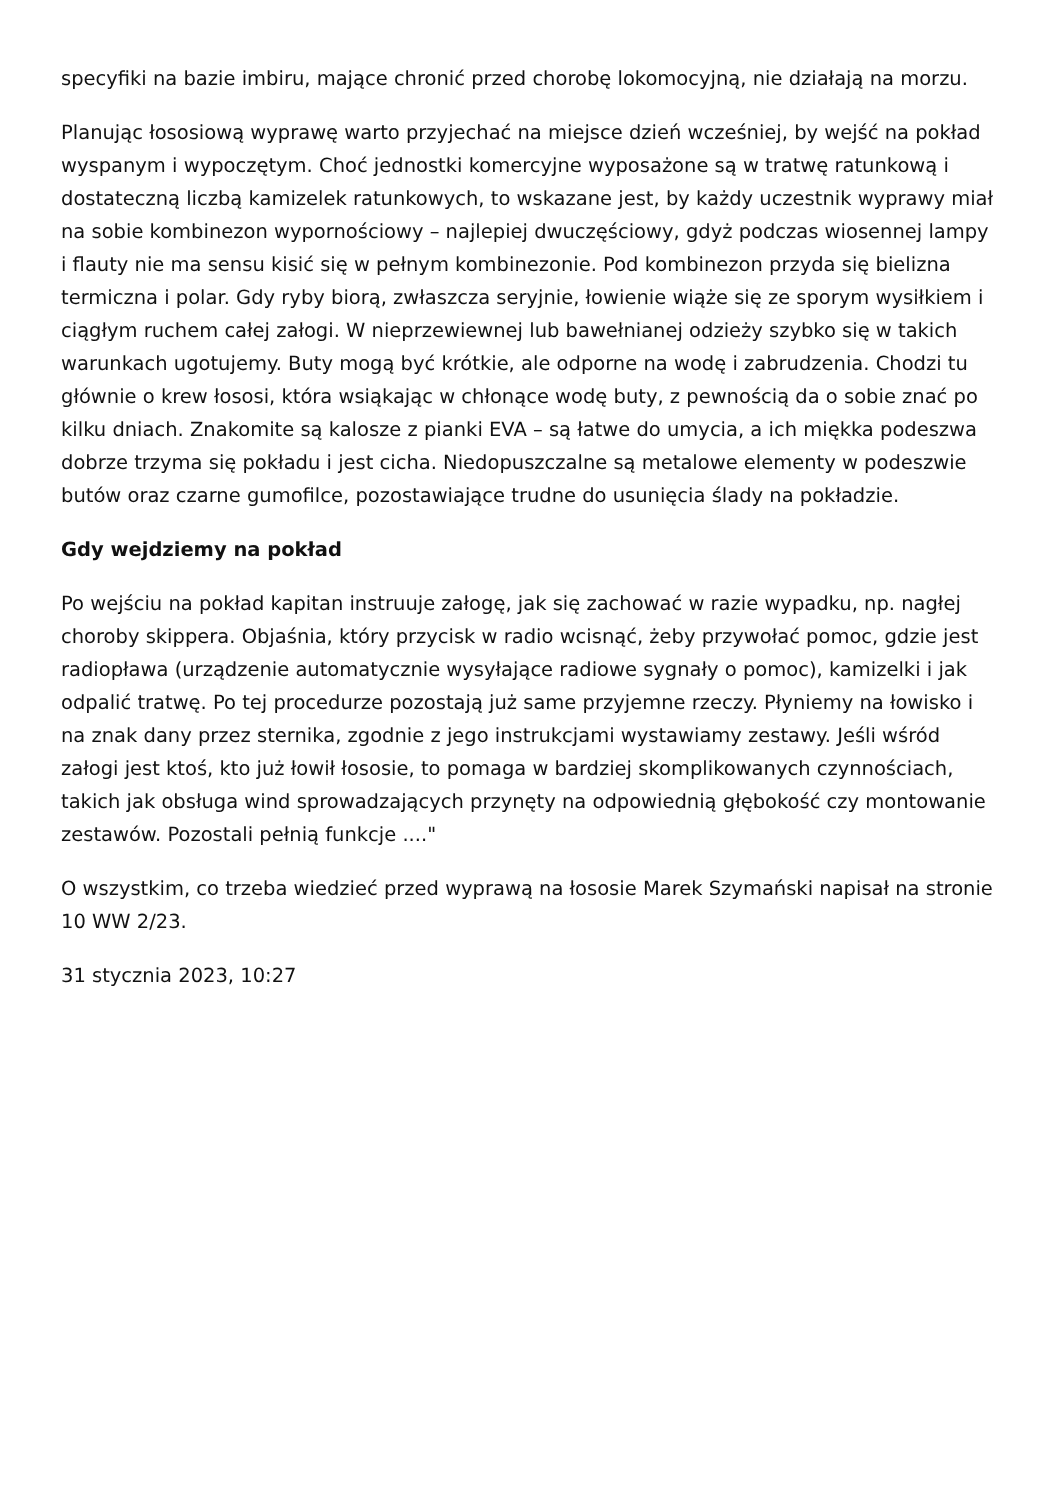specyfiki na bazie imbiru, mające chronić przed chorobę lokomocyjną, nie działają na morzu.
Planując łososiową wyprawę warto przyjechać na miejsce dzień wcześniej, by wejść na pokład wyspanym i wypoczętym. Choć jednostki komercyjne wyposażone są w tratwę ratunkową i dostateczną liczbą kamizelek ratunkowych, to wskazane jest, by każdy uczestnik wyprawy miał na sobie kombinezon wypornościowy – najlepiej dwuczęściowy, gdyż podczas wiosennej lampy i flauty nie ma sensu kisić się w pełnym kombinezonie. Pod kombinezon przyda się bielizna termiczna i polar. Gdy ryby biorą, zwłaszcza seryjnie, łowienie wiąże się ze sporym wysiłkiem i ciągłym ruchem całej załogi. W nieprzewiewnej lub bawełnianej odzieży szybko się w takich warunkach ugotujemy. Buty mogą być krótkie, ale odporne na wodę i zabrudzenia. Chodzi tu głównie o krew łososi, która wsiąkając w chłonące wodę buty, z pewnością da o sobie znać po kilku dniach. Znakomite są kalosze z pianki EVA – są łatwe do umycia, a ich miękka podeszwa dobrze trzyma się pokładu i jest cicha. Niedopuszczalne są metalowe elementy w podeszwie butów oraz czarne gumofilce, pozostawiające trudne do usunięcia ślady na pokładzie.
Gdy wejdziemy na pokład
Po wejściu na pokład kapitan instruuje załogę, jak się zachować w razie wypadku, np. nagłej choroby skippera. Objaśnia, który przycisk w radio wcisnąć, żeby przywołać pomoc, gdzie jest radiopława (urządzenie automatycznie wysyłające radiowe sygnały o pomoc), kamizelki i jak odpalić tratwę. Po tej procedurze pozostają już same przyjemne rzeczy. Płyniemy na łowisko i na znak dany przez sternika, zgodnie z jego instrukcjami wystawiamy zestawy. Jeśli wśród załogi jest ktoś, kto już łowił łososie, to pomaga w bardziej skomplikowanych czynnościach, takich jak obsługa wind sprowadzających przynęty na odpowiednią głębokość czy montowanie zestawów. Pozostali pełnią funkcje ...."
O wszystkim, co trzeba wiedzieć przed wyprawą na łososie Marek Szymański napisał na stronie 10 WW 2/23.
31 stycznia 2023, 10:27